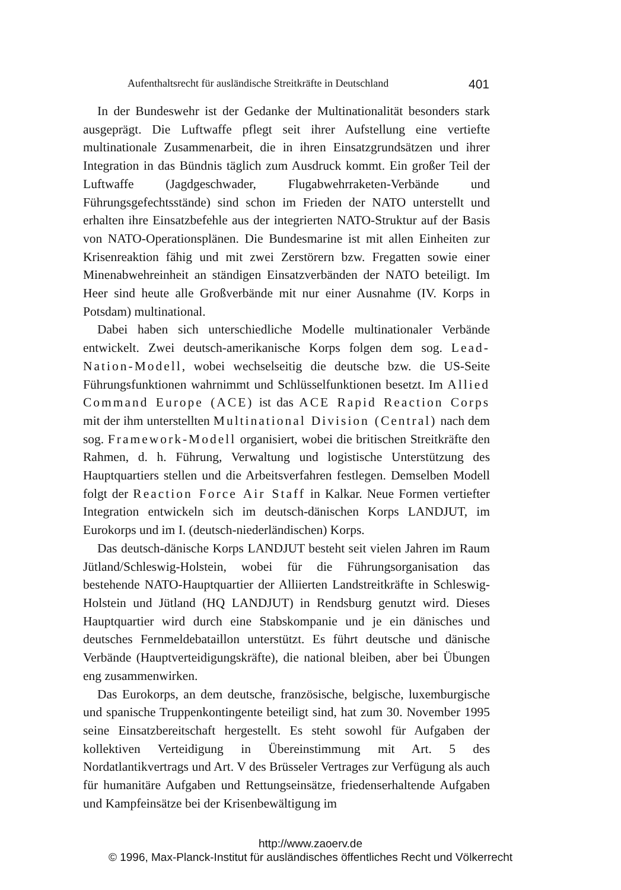Aufenthaltsrecht für ausländische Streitkräfte in Deutschland 401
In der Bundeswehr ist der Gedanke der Multinationalität besonders stark ausgeprägt. Die Luftwaffe pflegt seit ihrer Aufstellung eine vertiefte multinationale Zusammenarbeit, die in ihren Einsatzgrundsätzen und ihrer Integration in das Bündnis täglich zum Ausdruck kommt. Ein großer Teil der Luftwaffe (Jagdgeschwader, Flugabwehrraketen-Verbände und Führungsgefechtsstände) sind schon im Frieden der NATO unterstellt und erhalten ihre Einsatzbefehle aus der integrierten NATO-Struktur auf der Basis von NATO-Operationsplänen. Die Bundesmarine ist mit allen Einheiten zur Krisenreaktion fähig und mit zwei Zerstörern bzw. Fregatten sowie einer Minenabwehreinheit an ständigen Einsatzverbänden der NATO beteiligt. Im Heer sind heute alle Großverbände mit nur einer Ausnahme (IV. Korps in Potsdam) multinational.
Dabei haben sich unterschiedliche Modelle multinationaler Verbände entwickelt. Zwei deutsch-amerikanische Korps folgen dem sog. Lead-Nation-Modell, wobei wechselseitig die deutsche bzw. die US-Seite Führungsfunktionen wahrnimmt und Schlüsselfunktionen besetzt. Im Allied Command Europe (ACE) ist das ACE Rapid Reaction Corps mit der ihm unterstellten Multinational Division (Central) nach dem sog. Framework-Modell organisiert, wobei die britischen Streitkräfte den Rahmen, d. h. Führung, Verwaltung und logistische Unterstützung des Hauptquartiers stellen und die Arbeitsverfahren festlegen. Demselben Modell folgt der Reaction Force Air Staff in Kalkar. Neue Formen vertiefter Integration entwickeln sich im deutsch-dänischen Korps LANDJUT, im Eurokorps und im I. (deutsch-niederländischen) Korps.
Das deutsch-dänische Korps LANDJUT besteht seit vielen Jahren im Raum Jütland/Schleswig-Holstein, wobei für die Führungsorganisation das bestehende NATO-Hauptquartier der Alliierten Landstreitkräfte in Schleswig-Holstein und Jütland (HQ LANDJUT) in Rendsburg genutzt wird. Dieses Hauptquartier wird durch eine Stabskompanie und je ein dänisches und deutsches Fernmeldebataillon unterstützt. Es führt deutsche und dänische Verbände (Hauptverteidigungskräfte), die national bleiben, aber bei Übungen eng zusammenwirken.
Das Eurokorps, an dem deutsche, französische, belgische, luxemburgische und spanische Truppenkontingente beteiligt sind, hat zum 30. November 1995 seine Einsatzbereitschaft hergestellt. Es steht sowohl für Aufgaben der kollektiven Verteidigung in Übereinstimmung mit Art. 5 des Nordatlantikvertrags und Art. V des Brüsseler Vertrages zur Verfügung als auch für humanitäre Aufgaben und Rettungseinsätze, friedenserhaltende Aufgaben und Kampfeinsätze bei der Krisenbewältigung im
http://www.zaoerv.de
© 1996, Max-Planck-Institut für ausländisches öffentliches Recht und Völkerrecht